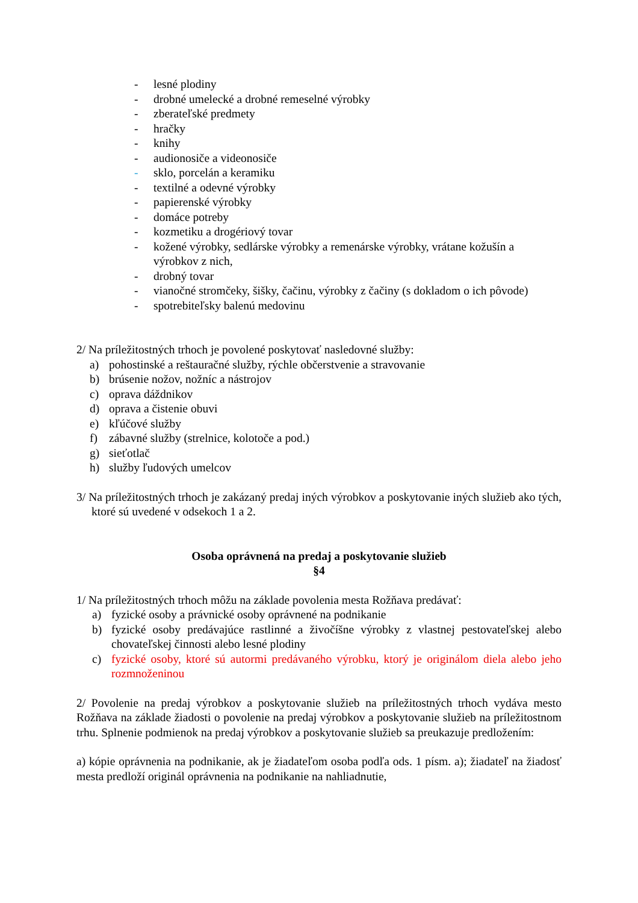- lesné plodiny
- drobné umelecké a drobné remeselné výrobky
- zberateľské predmety
- hračky
- knihy
- audionosiče a videonosiče
- sklo, porcelán a keramiku
- textilné a odevné výrobky
- papierenské výrobky
- domáce potreby
- kozmetiku a drogériový tovar
- kožené výrobky, sedlárske výrobky a remenárske výrobky, vrátane kožušín a výrobkov z nich,
- drobný tovar
- vianočné stromčeky, šišky, čačinu, výrobky z čačiny (s dokladom o ich pôvode)
- spotrebiteľsky balenú medovinu
2/ Na príležitostných trhoch je povolené poskytovať nasledovné služby:
a) pohostinské a reštauračné služby, rýchle občerstvenie a stravovanie
b) brúsenie nožov, nožníc a nástrojov
c) oprava dáždnikov
d) oprava a čistenie obuvi
e) kľúčové služby
f) zábavné služby (strelnice, kolotoče a pod.)
g) sieťotlač
h) služby ľudových umelcov
3/ Na príležitostných trhoch je zakázaný predaj iných výrobkov a poskytovanie iných služieb ako tých, ktoré sú uvedené v odsekoch 1 a 2.
Osoba oprávnená na predaj a poskytovanie služieb
§4
1/ Na príležitostných trhoch môžu na základe povolenia mesta Rožňava predávať:
a) fyzické osoby a právnické osoby oprávnené na podnikanie
b) fyzické osoby predávajúce rastlinné a živočíšne výrobky z vlastnej pestovateľskej alebo chovateľskej činnosti alebo lesné plodiny
c) fyzické osoby, ktoré sú autormi predávaného výrobku, ktorý je originálom diela alebo jeho rozmnoženinou
2/ Povolenie na predaj výrobkov a poskytovanie služieb na príležitostných trhoch vydáva mesto Rožňava na základe žiadosti o povolenie na predaj výrobkov a poskytovanie služieb na príležitostnom trhu. Splnenie podmienok na predaj výrobkov a poskytovanie služieb sa preukazuje predložením:
a) kópie oprávnenia na podnikanie, ak je žiadateľom osoba podľa ods. 1 písm. a); žiadateľ na žiadosť mesta predloží originál oprávnenia na podnikanie na nahliadnutie,